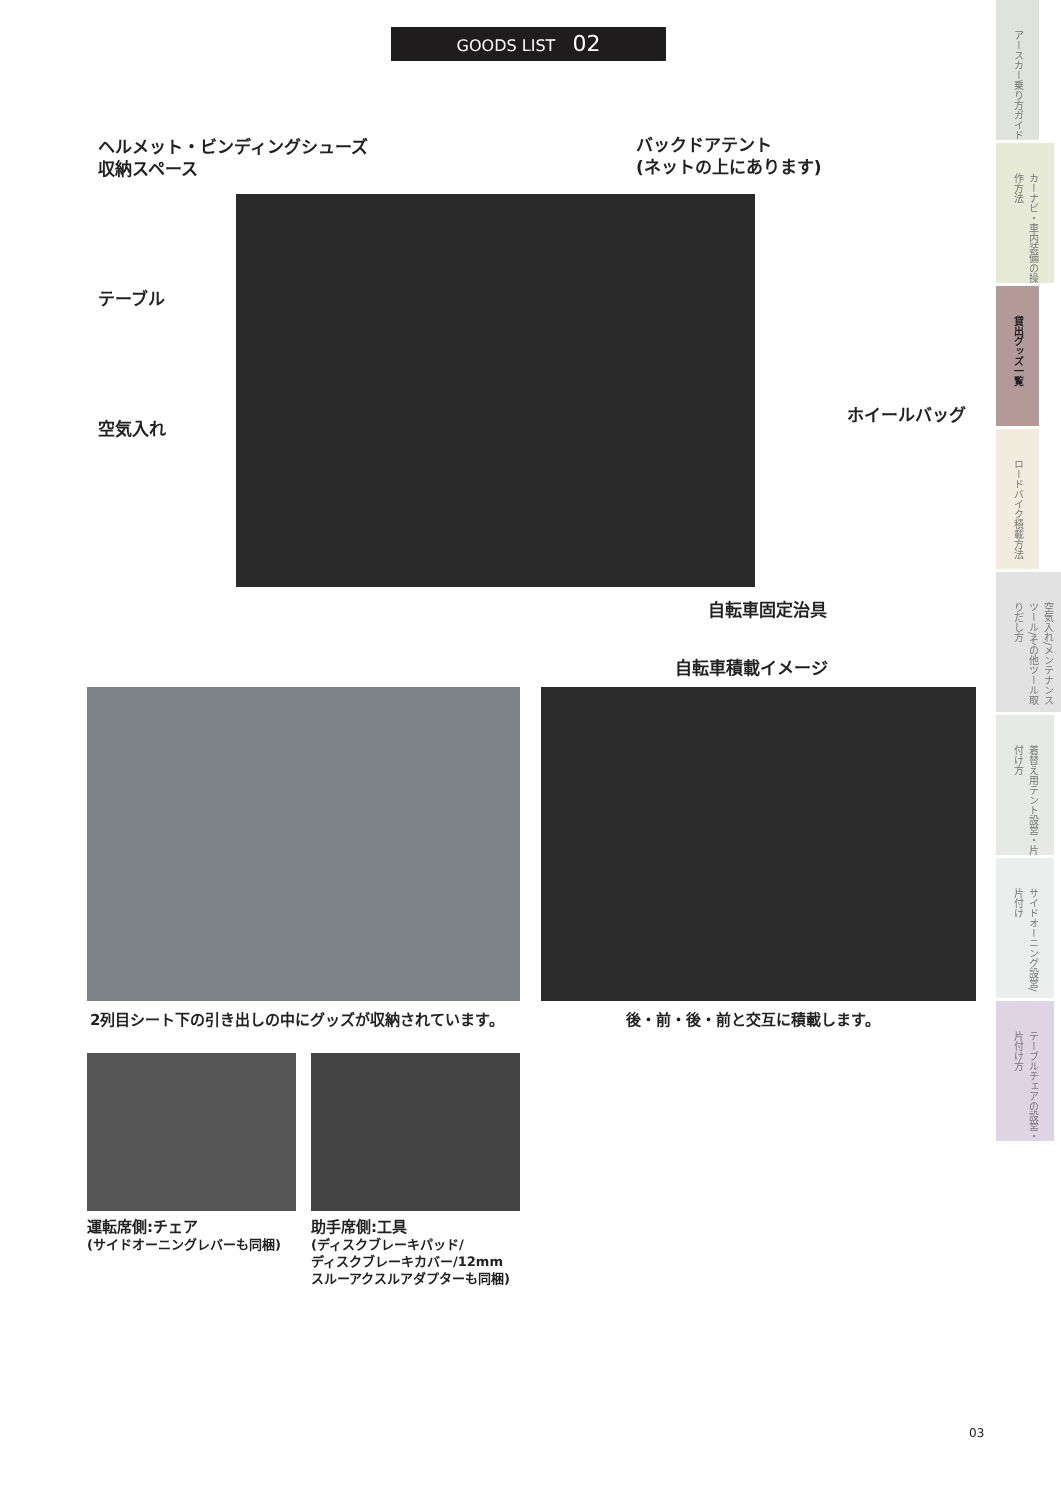GOODS LIST 02
ヘルメット・ビンディングシューズ
収納スペース
バックドアテント
(ネットの上にあります)
テーブル
空気入れ
ホイールバッグ
自転車固定治具
自転車積載イメージ
2列目シート下の引き出しの中にグッズが収納されています。
後・前・後・前と交互に積載します。
運転席側:チェア
(サイドオーニングレバーも同梱)
助手席側:工具
(ディスクブレーキパッド/
ディスクブレーキカバー/12mm
スルーアクスルアダプターも同梱)
03
アースカー乗り方ガイド
カーナビ・車内装備の操作方法
貸出グッズ一覧
ロードバイク積載方法
空気入れ/メンテナンスツール/その他ツール取りだし方
着替え用テント設営・片付け方
サイドオーニング設営/片付け
テーブルチェアの設営・片付け方